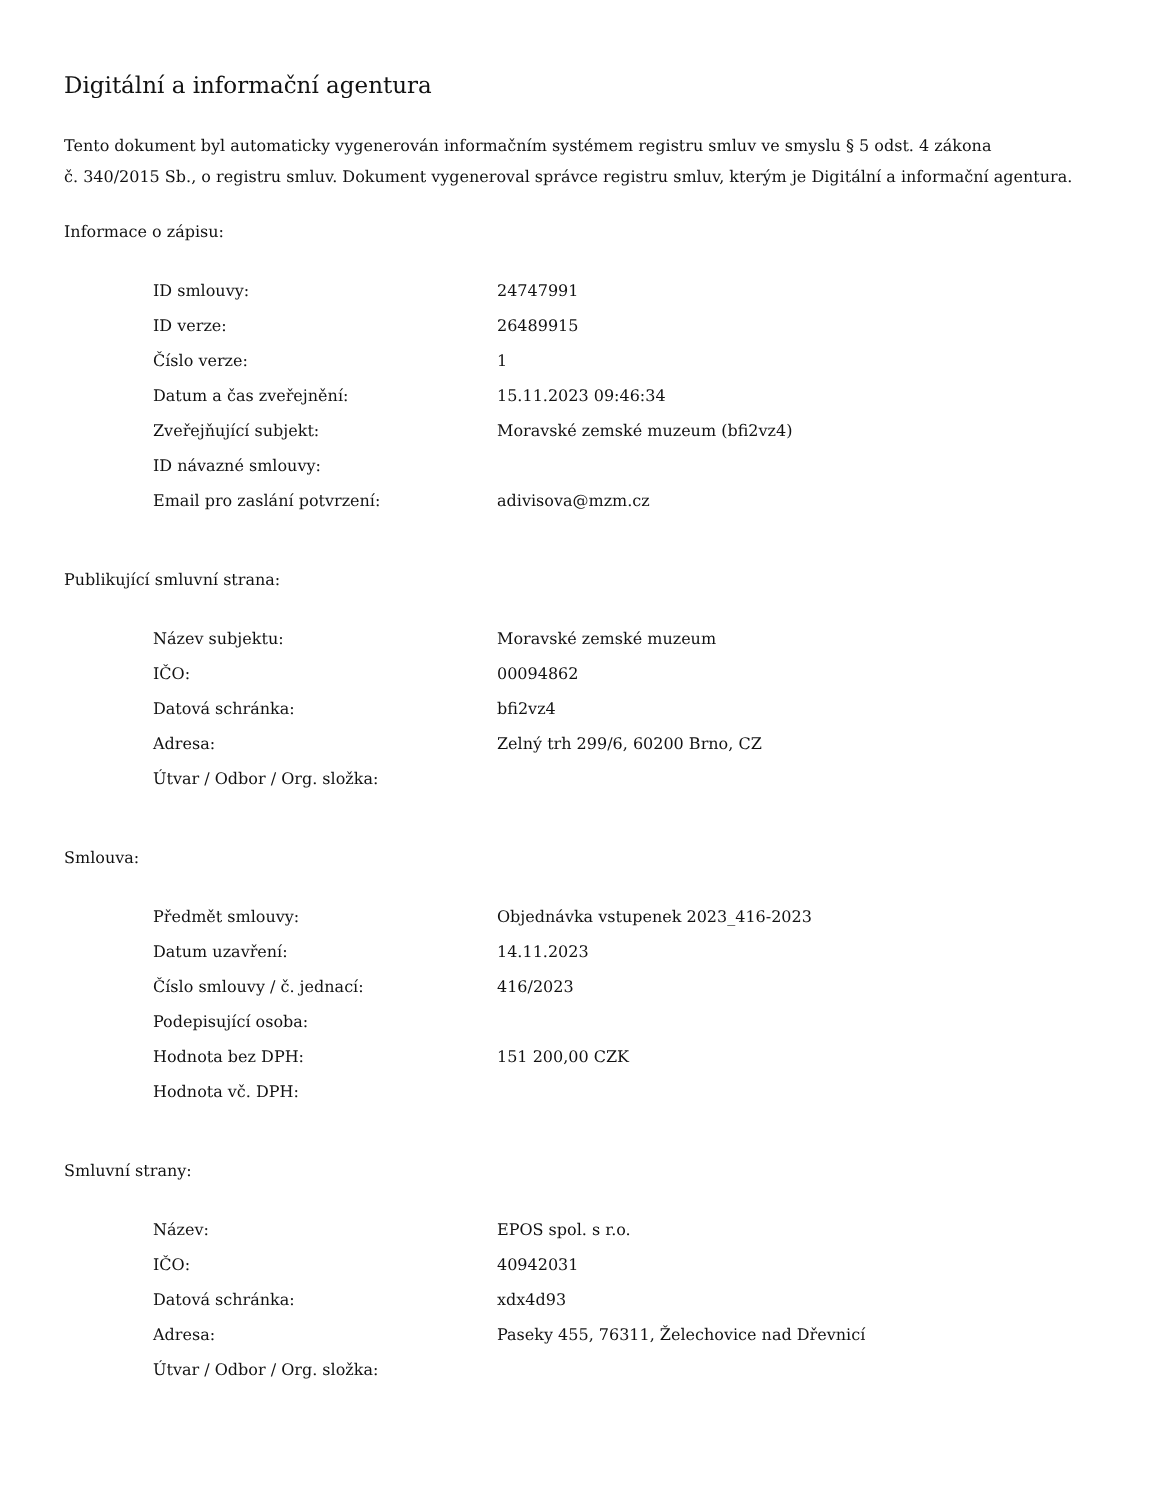Digitální a informační agentura
Tento dokument byl automaticky vygenerován informačním systémem registru smluv ve smyslu § 5 odst. 4 zákona
č. 340/2015 Sb., o registru smluv. Dokument vygeneroval správce registru smluv, kterým je Digitální a informační agentura.
Informace o zápisu:
| ID smlouvy: | 24747991 |
| ID verze: | 26489915 |
| Číslo verze: | 1 |
| Datum a čas zveřejnění: | 15.11.2023 09:46:34 |
| Zveřejňující subjekt: | Moravské zemské muzeum (bfi2vz4) |
| ID návazné smlouvy: | |
| Email pro zaslání potvrzení: | adivisova@mzm.cz |
Publikující smluvní strana:
| Název subjektu: | Moravské zemské muzeum |
| IČO: | 00094862 |
| Datová schránka: | bfi2vz4 |
| Adresa: | Zelný trh 299/6, 60200 Brno, CZ |
| Útvar / Odbor / Org. složka: | |
Smlouva:
| Předmět smlouvy: | Objednávka vstupenek 2023_416-2023 |
| Datum uzavření: | 14.11.2023 |
| Číslo smlouvy / č. jednací: | 416/2023 |
| Podepisující osoba: | |
| Hodnota bez DPH: | 151 200,00 CZK |
| Hodnota vč. DPH: | |
Smluvní strany:
| Název: | EPOS spol. s r.o. |
| IČO: | 40942031 |
| Datová schránka: | xdx4d93 |
| Adresa: | Paseky 455, 76311, Želechovice nad Dřevnicí |
| Útvar / Odbor / Org. složka: | |